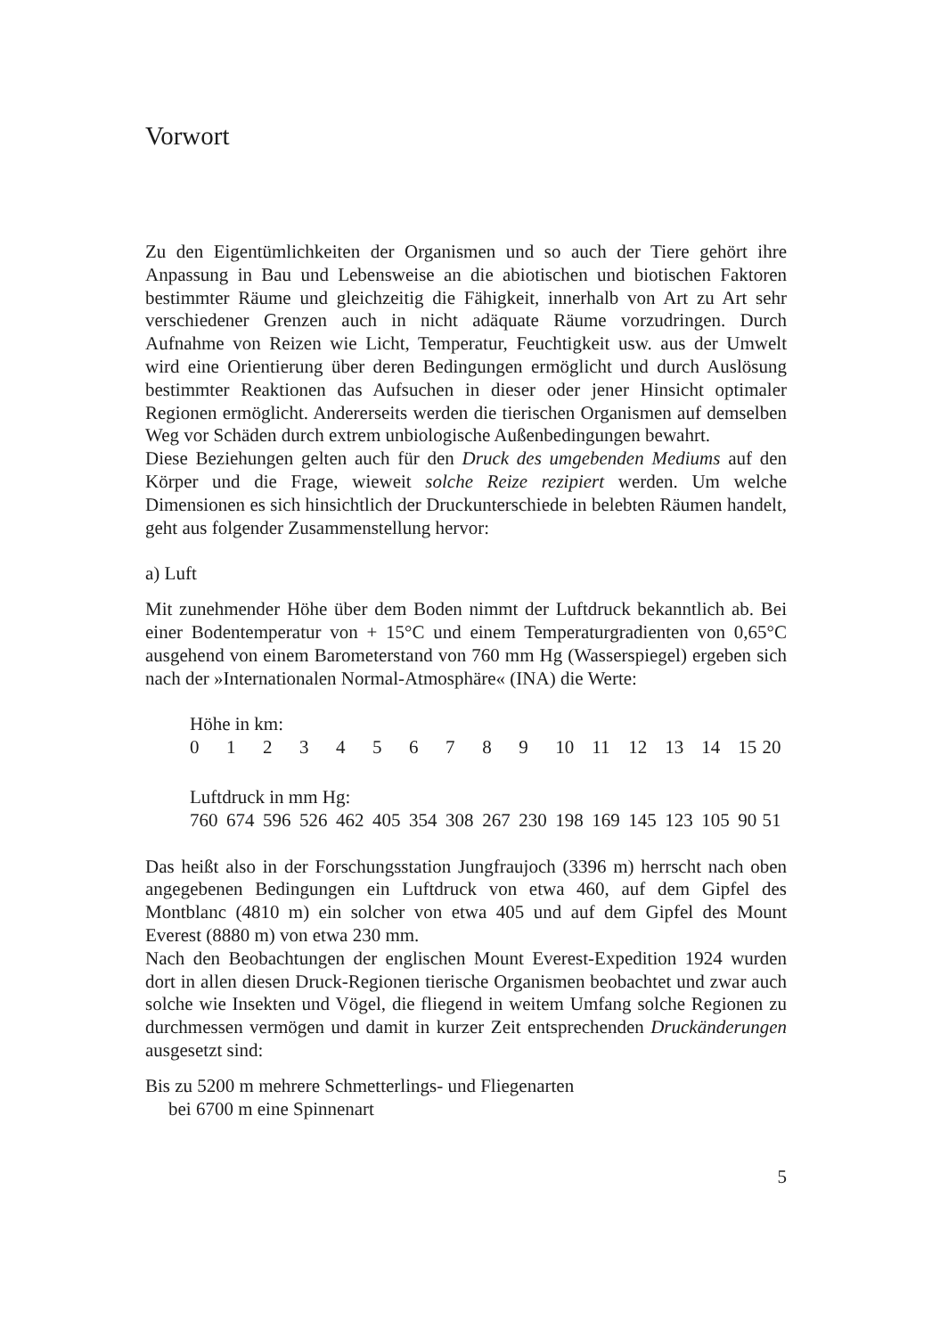Vorwort
Zu den Eigentümlichkeiten der Organismen und so auch der Tiere gehört ihre Anpassung in Bau und Lebensweise an die abiotischen und biotischen Faktoren bestimmter Räume und gleichzeitig die Fähigkeit, innerhalb von Art zu Art sehr verschiedener Grenzen auch in nicht adäquate Räume vorzudringen. Durch Aufnahme von Reizen wie Licht, Temperatur, Feuchtigkeit usw. aus der Umwelt wird eine Orientierung über deren Bedingungen ermöglicht und durch Auslösung bestimmter Reaktionen das Aufsuchen in dieser oder jener Hinsicht optimaler Regionen ermöglicht. Andererseits werden die tierischen Organismen auf demselben Weg vor Schäden durch extrem unbiologische Außenbedingungen bewahrt.
Diese Beziehungen gelten auch für den Druck des umgebenden Mediums auf den Körper und die Frage, wieweit solche Reize rezipiert werden. Um welche Dimensionen es sich hinsichtlich der Druckunterschiede in belebten Räumen handelt, geht aus folgender Zusammenstellung hervor:
a) Luft
Mit zunehmender Höhe über dem Boden nimmt der Luftdruck bekanntlich ab. Bei einer Bodentemperatur von + 15°C und einem Temperaturgradienten von 0,65°C ausgehend von einem Barometerstand von 760 mm Hg (Wasserspiegel) ergeben sich nach der »Internationalen Normal-Atmosphäre« (INA) die Werte:
| Höhe in km: | | | | | | | | | | | | | | | | |
| 0 | 1 | 2 | 3 | 4 | 5 | 6 | 7 | 8 | 9 | 10 | 11 | 12 | 13 | 14 | 15 | 20 |
| Luftdruck in mm Hg: | | | | | | | | | | | | | | | | |
| 760 | 674 | 596 | 526 | 462 | 405 | 354 | 308 | 267 | 230 | 198 | 169 | 145 | 123 | 105 | 90 | 51 |
Das heißt also in der Forschungsstation Jungfraujoch (3396 m) herrscht nach oben angegebenen Bedingungen ein Luftdruck von etwa 460, auf dem Gipfel des Montblanc (4810 m) ein solcher von etwa 405 und auf dem Gipfel des Mount Everest (8880 m) von etwa 230 mm.
Nach den Beobachtungen der englischen Mount Everest-Expedition 1924 wurden dort in allen diesen Druck-Regionen tierische Organismen beobachtet und zwar auch solche wie Insekten und Vögel, die fliegend in weitem Umfang solche Regionen zu durchmessen vermögen und damit in kurzer Zeit entsprechenden Druckänderungen ausgesetzt sind:
Bis zu 5200 m mehrere Schmetterlings- und Fliegenarten
bei 6700 m eine Spinnenart
5